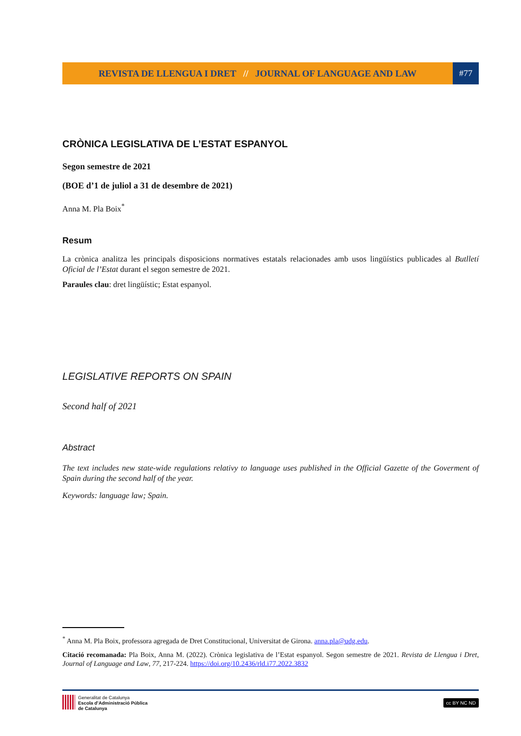REVISTA DE LLENGUA I DRET // JOURNAL OF LANGUAGE AND LAW
#77
CRÒNICA LEGISLATIVA DE L’ESTAT ESPANYOL
Segon semestre de 2021
(BOE d’1 de juliol a 31 de desembre de 2021)
Anna M. Pla Boix<sup>*</sup>
Resum
La crònica analitza les principals disposicions normatives estatals relacionades amb usos lingüístics publicades al Butlletí Oficial de l’Estat durant el segon semestre de 2021.
Paraules clau: dret lingüístic; Estat espanyol.
LEGISLATIVE REPORTS ON SPAIN
Second half of 2021
Abstract
The text includes new state-wide regulations relativy to language uses published in the Official Gazette of the Goverment of Spain during the second half of the year.
Keywords: language law; Spain.
<sup>*</sup> Anna M. Pla Boix, professora agregada de Dret Constitucional, Universitat de Girona. anna.pla@udg.edu.
Citació recomanada: Pla Boix, Anna M. (2022). Crònica legislativa de l’Estat espanyol. Segon semestre de 2021. Revista de Llengua i Dret, Journal of Language and Law, 77, 217-224. https://doi.org/10.2436/rld.i77.2022.3832
Generalitat de Catalunya
Escola d’Administració Pública
de Catalunya
cc BY NC ND